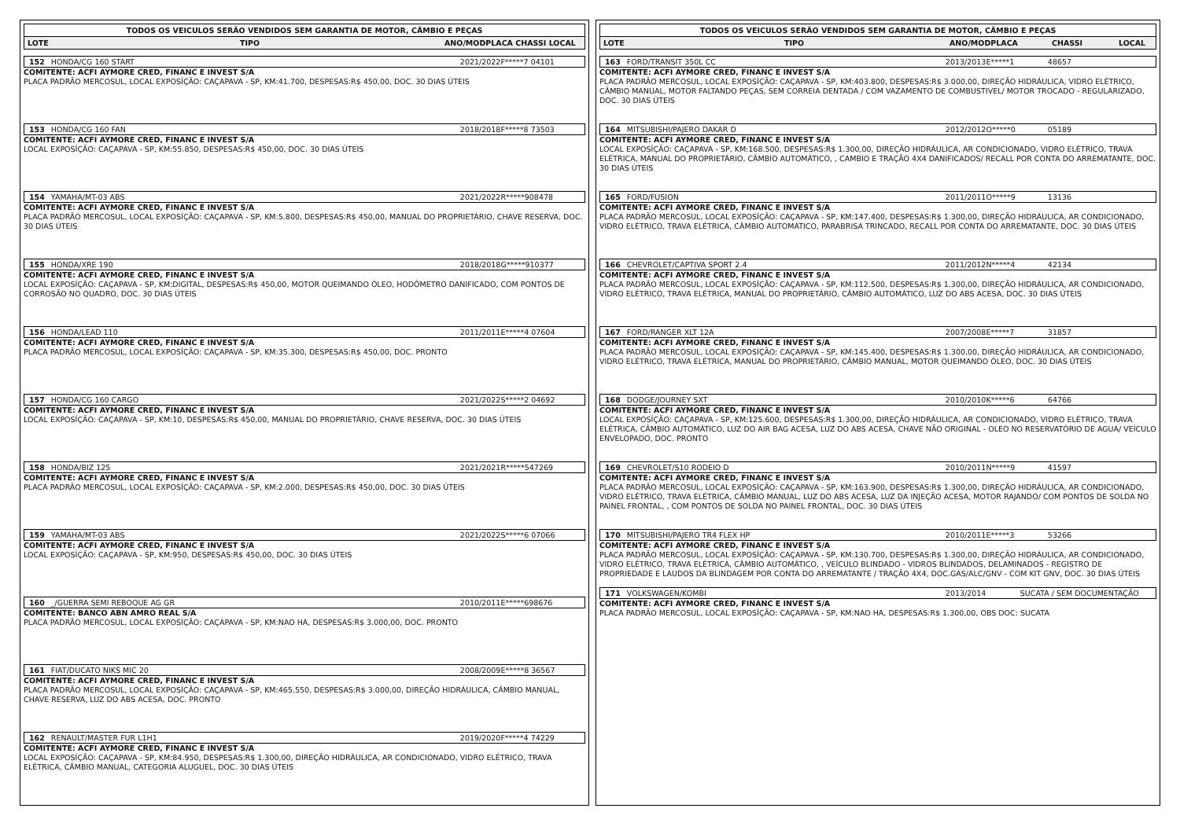TODOS OS VEICULOS SERÃO VENDIDOS SEM GARANTIA DE MOTOR, CÂMBIO E PEÇAS
LOTE TIPO ANO/MODPLACA CHASSI LOCAL
152 HONDA/CG 160 START 2021/2022F*****7 04101
COMITENTE: ACFI AYMORE CRED, FINANC E INVEST S/A
PLACA PADRÃO MERCOSUL, LOCAL EXPOSÍÇÃO: CAÇAPAVA - SP, KM:41.700, DESPESAS:R$ 450,00, DOC. 30 DIAS ÚTEIS
153 HONDA/CG 160 FAN 2018/2018F*****8 73503
COMITENTE: ACFI AYMORE CRED, FINANC E INVEST S/A
LOCAL EXPOSÍÇÃO: CAÇAPAVA - SP, KM:55.850, DESPESAS:R$ 450,00, DOC. 30 DIAS ÚTEIS
154 YAMAHA/MT-03 ABS 2021/2022R*****908478
COMITENTE: ACFI AYMORE CRED, FINANC E INVEST S/A
PLACA PADRÃO MERCOSUL, LOCAL EXPOSÍÇÃO: CAÇAPAVA - SP, KM:5.800, DESPESAS:R$ 450,00, MANUAL DO PROPRIETÁRIO, CHAVE RESERVA, DOC. 30 DIAS ÚTEIS
155 HONDA/XRE 190 2018/2018G*****910377
COMITENTE: ACFI AYMORE CRED, FINANC E INVEST S/A
LOCAL EXPOSÍÇÃO: CAÇAPAVA - SP, KM:DIGITAL, DESPESAS:R$ 450,00, MOTOR QUEIMANDO ÓLEO, HODÔMETRO DANIFICADO, COM PONTOS DE CORROSÃO NO QUADRO, DOC. 30 DIAS ÚTEIS
156 HONDA/LEAD 110 2011/2011E*****4 07604
COMITENTE: ACFI AYMORE CRED, FINANC E INVEST S/A
PLACA PADRÃO MERCOSUL, LOCAL EXPOSÍÇÃO: CAÇAPAVA - SP, KM:35.300, DESPESAS:R$ 450,00, DOC. PRONTO
157 HONDA/CG 160 CARGO 2021/2022S*****2 04692
COMITENTE: ACFI AYMORE CRED, FINANC E INVEST S/A
LOCAL EXPOSÍÇÃO: CAÇAPAVA - SP, KM:10, DESPESAS:R$ 450,00, MANUAL DO PROPRIETÁRIO, CHAVE RESERVA, DOC. 30 DIAS ÚTEIS
158 HONDA/BIZ 125 2021/2021R*****547269
COMITENTE: ACFI AYMORE CRED, FINANC E INVEST S/A
PLACA PADRÃO MERCOSUL, LOCAL EXPOSÍÇÃO: CAÇAPAVA - SP, KM:2.000, DESPESAS:R$ 450,00, DOC. 30 DIAS ÚTEIS
159 YAMAHA/MT-03 ABS 2021/2022S*****6 07066
COMITENTE: ACFI AYMORE CRED, FINANC E INVEST S/A
LOCAL EXPOSÍÇÃO: CAÇAPAVA - SP, KM:950, DESPESAS:R$ 450,00, DOC. 30 DIAS ÚTEIS
160 _/GUERRA SEMI REBOQUE AG GR 2010/2011E*****698676
COMITENTE: BANCO ABN AMRO REAL S/A
PLACA PADRÃO MERCOSUL, LOCAL EXPOSÍÇÃO: CAÇAPAVA - SP, KM:NAO HA, DESPESAS:R$ 3.000,00, DOC. PRONTO
161 FIAT/DUCATO NIKS MIC 20 2008/2009E*****8 36567
COMITENTE: ACFI AYMORE CRED, FINANC E INVEST S/A
PLACA PADRÃO MERCOSUL, LOCAL EXPOSÍÇÃO: CAÇAPAVA - SP, KM:465.550, DESPESAS:R$ 3.000,00, DIREÇÃO HIDRÁULICA, CÂMBIO MANUAL, CHAVE RESERVA, LUZ DO ABS ACESA, DOC. PRONTO
162 RENAULT/MASTER FUR L1H1 2019/2020F*****4 74229
COMITENTE: ACFI AYMORE CRED, FINANC E INVEST S/A
LOCAL EXPOSÍÇÃO: CAÇAPAVA - SP, KM:84.950, DESPESAS:R$ 1.300,00, DIREÇÃO HIDRÁULICA, AR CONDICIONADO, VIDRO ELÉTRICO, TRAVA ELÉTRICA, CÂMBIO MANUAL, CATEGORIA ALUGUEL, DOC. 30 DIAS ÚTEIS
TODOS OS VEICULOS SERÃO VENDIDOS SEM GARANTIA DE MOTOR, CÂMBIO E PEÇAS
LOTE TIPO ANO/MODPLACA CHASSI LOCAL
163 FORD/TRANSIT 350L CC 2013/2013E*****1 48657
COMITENTE: ACFI AYMORE CRED, FINANC E INVEST S/A
PLACA PADRÃO MERCOSUL, LOCAL EXPOSÍÇÃO: CAÇAPAVA - SP, KM:403.800, DESPESAS:R$ 3.000,00, DIREÇÃO HIDRÁULICA, VIDRO ELÉTRICO, CÂMBIO MANUAL, MOTOR FALTANDO PEÇAS, SEM CORREIA DENTADA / COM VAZAMENTO DE COMBUSTIVEL/ MOTOR TROCADO - REGULARIZADO, DOC. 30 DIAS ÚTEIS
164 MITSUBISHI/PAJERO DAKAR D 2012/2012O*****0 05189
COMITENTE: ACFI AYMORE CRED, FINANC E INVEST S/A
LOCAL EXPOSÍÇÃO: CAÇAPAVA - SP, KM:168.500, DESPESAS:R$ 1.300,00, DIREÇÃO HIDRÁULICA, AR CONDICIONADO, VIDRO ELÉTRICO, TRAVA ELÉTRICA, MANUAL DO PROPRIETÁRIO, CÂMBIO AUTOMÁTICO, , CAMBIO E TRAÇÃO 4X4 DANIFICADOS/ RECALL POR CONTA DO ARREMATANTE, DOC. 30 DIAS ÚTEIS
165 FORD/FUSION 2011/2011O*****9 13136
COMITENTE: ACFI AYMORE CRED, FINANC E INVEST S/A
PLACA PADRÃO MERCOSUL, LOCAL EXPOSÍÇÃO: CAÇAPAVA - SP, KM:147.400, DESPESAS:R$ 1.300,00, DIREÇÃO HIDRÁULICA, AR CONDICIONADO, VIDRO ELÉTRICO, TRAVA ELÉTRICA, CÂMBIO AUTOMÁTICO, PARABRISA TRINCADO, RECALL POR CONTA DO ARREMATANTE, DOC. 30 DIAS ÚTEIS
166 CHEVROLET/CAPTIVA SPORT 2.4 2011/2012N*****4 42134
COMITENTE: ACFI AYMORE CRED, FINANC E INVEST S/A
PLACA PADRÃO MERCOSUL, LOCAL EXPOSÍÇÃO: CAÇAPAVA - SP, KM:112.500, DESPESAS:R$ 1.300,00, DIREÇÃO HIDRÁULICA, AR CONDICIONADO, VIDRO ELÉTRICO, TRAVA ELÉTRICA, MANUAL DO PROPRIETÁRIO, CÂMBIO AUTOMÁTICO, LUZ DO ABS ACESA, DOC. 30 DIAS ÚTEIS
167 FORD/RANGER XLT 12A 2007/2008E*****7 31857
COMITENTE: ACFI AYMORE CRED, FINANC E INVEST S/A
PLACA PADRÃO MERCOSUL, LOCAL EXPOSÍÇÃO: CAÇAPAVA - SP, KM:145.400, DESPESAS:R$ 1.300,00, DIREÇÃO HIDRÁULICA, AR CONDICIONADO, VIDRO ELÉTRICO, TRAVA ELÉTRICA, MANUAL DO PROPRIETÁRIO, CÂMBIO MANUAL, MOTOR QUEIMANDO ÓLEO, DOC. 30 DIAS ÚTEIS
168 DODGE/JOURNEY SXT 2010/2010K*****6 64766
COMITENTE: ACFI AYMORE CRED, FINANC E INVEST S/A
LOCAL EXPOSÍÇÃO: CAÇAPAVA - SP, KM:125.600, DESPESAS:R$ 1.300,00, DIREÇÃO HIDRÁULICA, AR CONDICIONADO, VIDRO ELÉTRICO, TRAVA ELÉTRICA, CÂMBIO AUTOMÁTICO, LUZ DO AIR BAG ACESA, LUZ DO ABS ACESA, CHAVE NÃO ORIGINAL - OLEO NO RESERVATÓRIO DE AGUA/ VEÍCULO ENVELOPADO, DOC. PRONTO
169 CHEVROLET/S10 RODEIO D 2010/2011N*****9 41597
COMITENTE: ACFI AYMORE CRED, FINANC E INVEST S/A
PLACA PADRÃO MERCOSUL, LOCAL EXPOSÍÇÃO: CAÇAPAVA - SP, KM:163.900, DESPESAS:R$ 1.300,00, DIREÇÃO HIDRÁULICA, AR CONDICIONADO, VIDRO ELÉTRICO, TRAVA ELÉTRICA, CÂMBIO MANUAL, LUZ DO ABS ACESA, LUZ DA INJEÇÃO ACESA, MOTOR RAJANDO/ COM PONTOS DE SOLDA NO PAINEL FRONTAL, , COM PONTOS DE SOLDA NO PAINEL FRONTAL, DOC. 30 DIAS ÚTEIS
170 MITSUBISHI/PAJERO TR4 FLEX HP 2010/2011E*****3 53266
COMITENTE: ACFI AYMORE CRED, FINANC E INVEST S/A
PLACA PADRÃO MERCOSUL, LOCAL EXPOSÍÇÃO: CAÇAPAVA - SP, KM:130.700, DESPESAS:R$ 1.300,00, DIREÇÃO HIDRÁULICA, AR CONDICIONADO, VIDRO ELÉTRICO, TRAVA ELÉTRICA, CÂMBIO AUTOMÁTICO, , VEÍCULO BLINDADO - VIDROS BLINDADOS, DELAMINADOS - REGISTRO DE PROPRIEDADE E LAUDOS DA BLINDAGEM POR CONTA DO ARREMATANTE / TRAÇÃO 4X4, DOC.GAS/ALC/GNV - COM KIT GNV, DOC. 30 DIAS ÚTEIS
171 VOLKSWAGEN/KOMBI 2013/2014 SUCATA / SEM DOCUMENTAÇÃO
COMITENTE: ACFI AYMORE CRED, FINANC E INVEST S/A
PLACA PADRÃO MERCOSUL, LOCAL EXPOSÍÇÃO: CAÇAPAVA - SP, KM:NAO HA, DESPESAS:R$ 1.300,00, OBS DOC: SUCATA